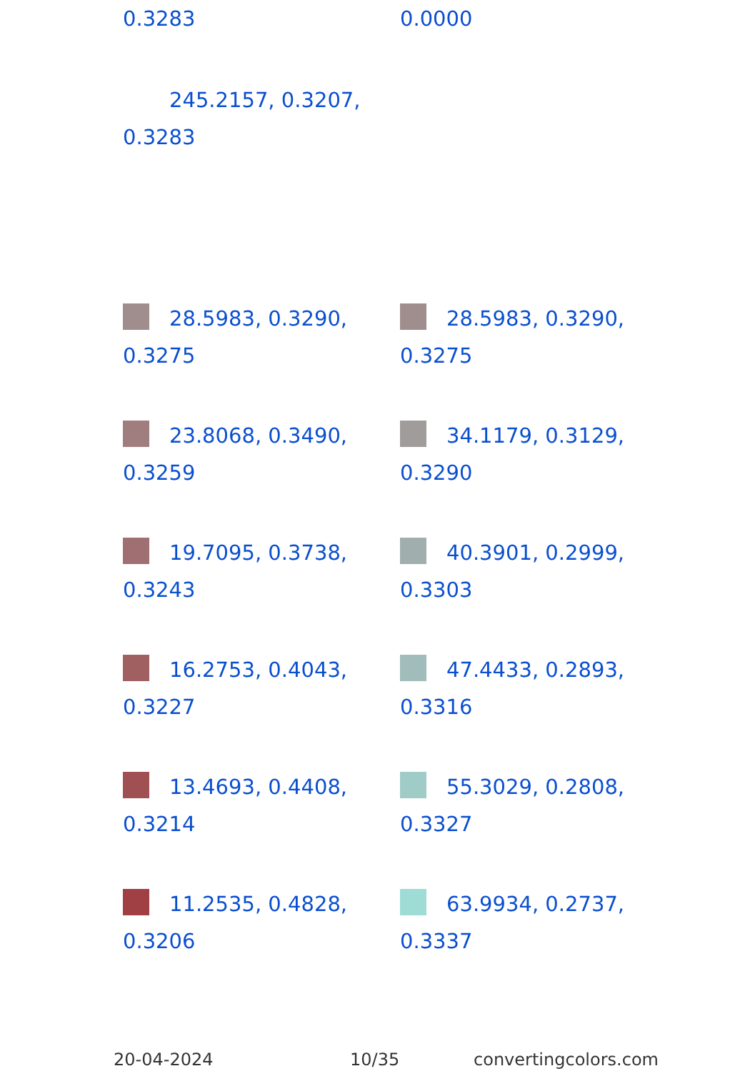0.3283 0.0000
245.2157, 0.3207, 0.3283
28.5983, 0.3290, 0.3275
28.5983, 0.3290, 0.3275
23.8068, 0.3490, 0.3259
34.1179, 0.3129, 0.3290
19.7095, 0.3738, 0.3243
40.3901, 0.2999, 0.3303
16.2753, 0.4043, 0.3227
47.4433, 0.2893, 0.3316
13.4693, 0.4408, 0.3214
55.3029, 0.2808, 0.3327
11.2535, 0.4828, 0.3206
63.9934, 0.2737, 0.3337
20-04-2024 10/35 convertingcolors.com